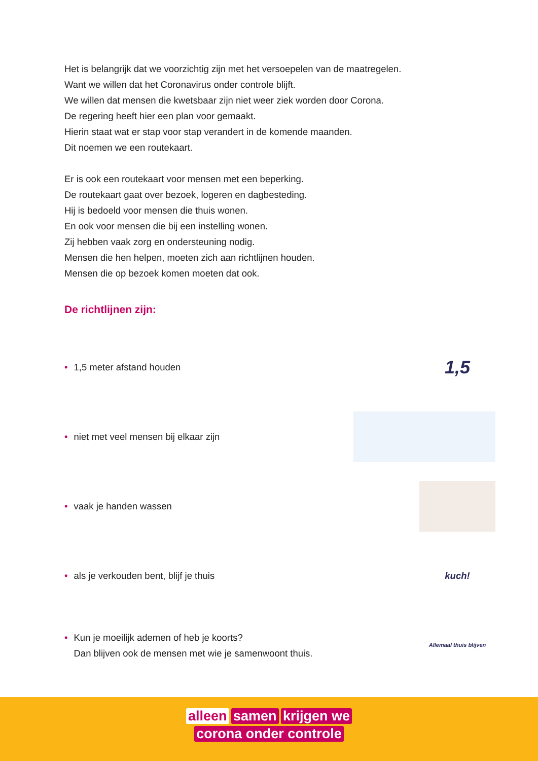Het is belangrijk dat we voorzichtig zijn met het versoepelen van de maatregelen.
Want we willen dat het Coronavirus onder controle blijft.
We willen dat mensen die kwetsbaar zijn niet weer ziek worden door Corona.
De regering heeft hier een plan voor gemaakt.
Hierin staat wat er stap voor stap verandert in de komende maanden.
Dit noemen we een routekaart.
Er is ook een routekaart voor mensen met een beperking.
De routekaart gaat over bezoek, logeren en dagbesteding.
Hij is bedoeld voor mensen die thuis wonen.
En ook voor mensen die bij een instelling wonen.
Zij hebben vaak zorg en ondersteuning nodig.
Mensen die hen helpen, moeten zich aan richtlijnen houden.
Mensen die op bezoek komen moeten dat ook.
De richtlijnen zijn:
• 1,5 meter afstand houden
1,5
• niet met veel mensen bij elkaar zijn
• vaak je handen wassen
• als je verkouden bent, blijf je thuis
kuch!
• Kun je moeilijk ademen of heb je koorts?
Dan blijven ook de mensen met wie je samenwoont thuis.
Allemaal thuis blijven
alleen samen krijgen we
corona onder controle